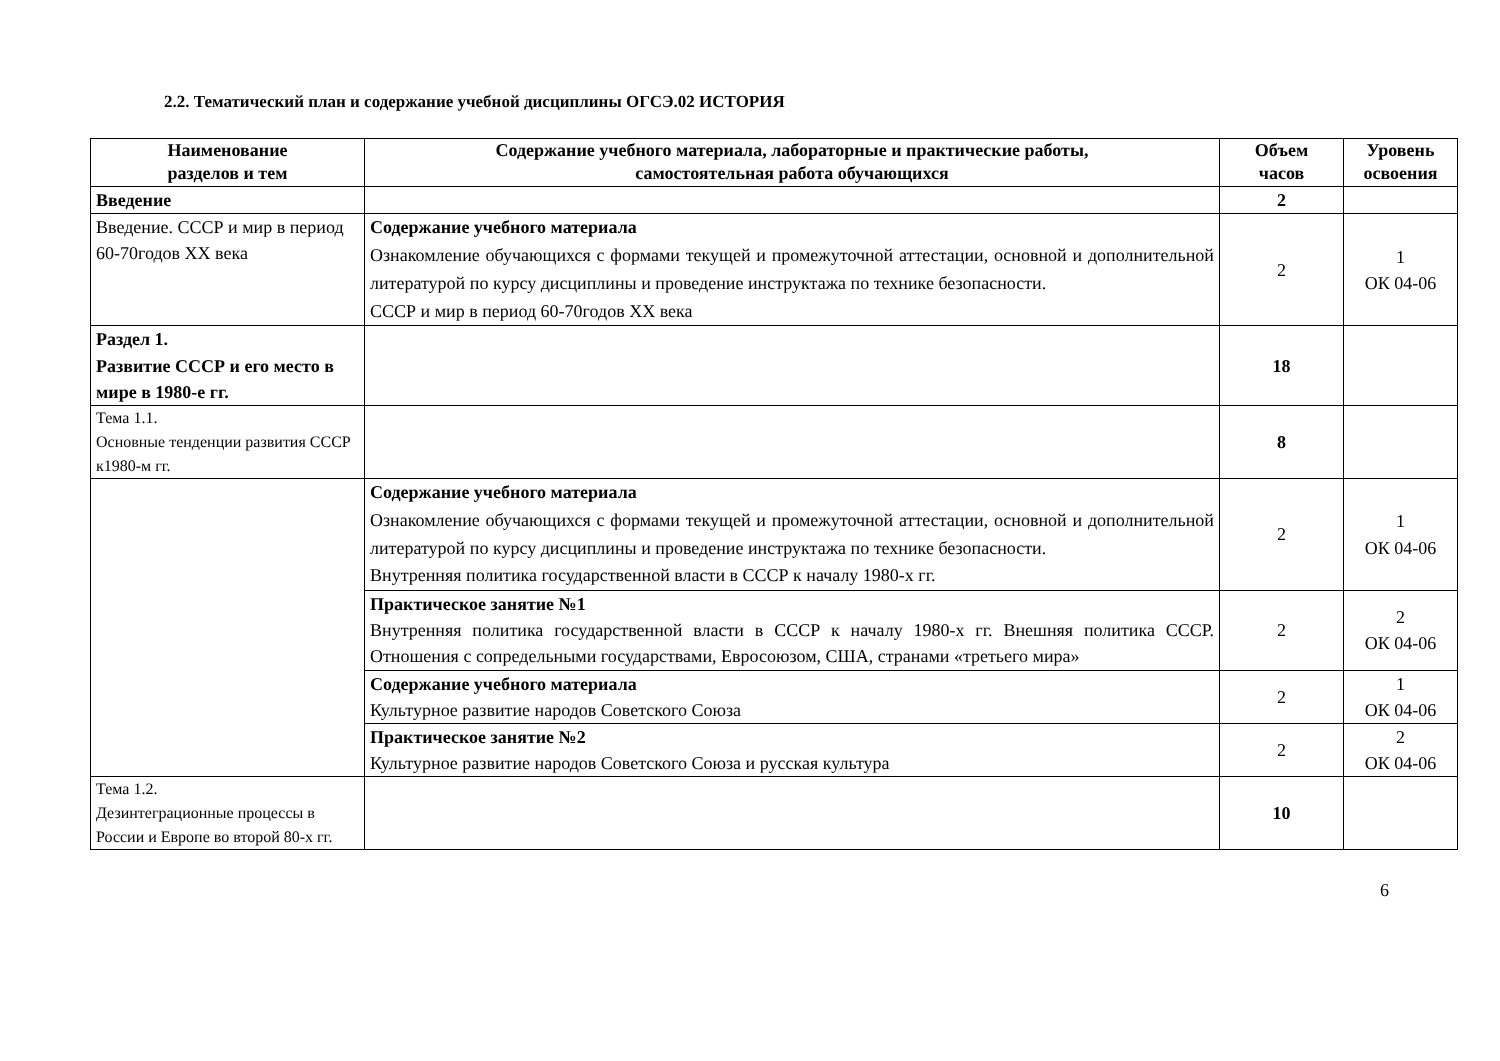2.2. Тематический план и содержание учебной дисциплины ОГСЭ.02 ИСТОРИЯ
| Наименование разделов и тем | Содержание учебного материала, лабораторные и практические работы, самостоятельная работа обучающихся | Объем часов | Уровень освоения |
| --- | --- | --- | --- |
| Введение | | 2 | |
| Введение. СССР и мир в период 60-70годов XX века | Содержание учебного материала Ознакомление обучающихся с формами текущей и промежуточной аттестации, основной и дополнительной литературой по курсу дисциплины и проведение инструктажа по технике безопасности. СССР и мир в период 60-70годов XX века | 2 | 1 ОК 04-06 |
| Раздел 1. Развитие СССР и его место в мире в 1980-е гг. | | 18 | |
| Тема 1.1. Основные тенденции развития СССР к1980-м гг. | | 8 | |
| | Содержание учебного материала Ознакомление обучающихся с формами текущей и промежуточной аттестации, основной и дополнительной литературой по курсу дисциплины и проведение инструктажа по технике безопасности. Внутренняя политика государственной власти в СССР к началу 1980-х гг. | 2 | 1 ОК 04-06 |
| | Практическое занятие №1 Внутренняя политика государственной власти в СССР к началу 1980-х гг. Внешняя политика СССР. Отношения с сопредельными государствами, Евросоюзом, США, странами «третьего мира» | 2 | 2 ОК 04-06 |
| | Содержание учебного материала Культурное развитие народов Советского Союза | 2 | 1 ОК 04-06 |
| | Практическое занятие №2 Культурное развитие народов Советского Союза и русская культура | 2 | 2 ОК 04-06 |
| Тема 1.2. Дезинтеграционные процессы в России и Европе во второй 80-х гг. | | 10 | |
6